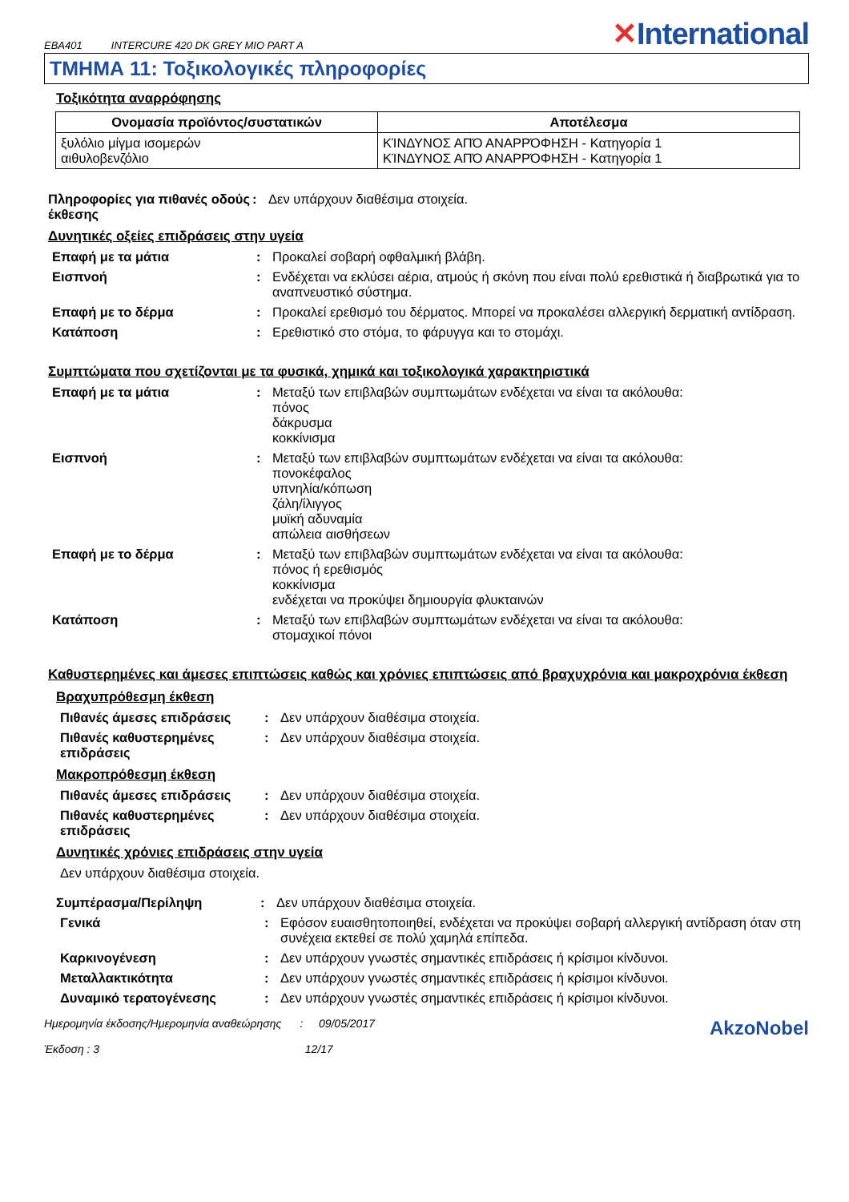EBA401 INTERCURE 420 DK GREY MIO PART A
✕International
ΤΜΗΜΑ 11: Τοξικολογικές πληροφορίες
Τοξικότητα αναρρόφησης
| Ονομασία προϊόντος/συστατικών | Αποτέλεσμα |
| --- | --- |
| ξυλόλιο μίγμα ισομερών αιθυλοβενζόλιο | ΚΊΝΔΥΝΟΣ ΑΠΌ ΑΝΑΡΡΌΦΗΣΗ - Κατηγορία 1 ΚΊΝΔΥΝΟΣ ΑΠΌ ΑΝΑΡΡΌΦΗΣΗ - Κατηγορία 1 |
Πληροφορίες για πιθανές οδούς έκθεσης
: Δεν υπάρχουν διαθέσιμα στοιχεία.
Δυνητικές οξείες επιδράσεις στην υγεία
Επαφή με τα μάτια : Προκαλεί σοβαρή οφθαλμική βλάβη.
Εισπνοή : Ενδέχεται να εκλύσει αέρια, ατμούς ή σκόνη που είναι πολύ ερεθιστικά ή διαβρωτικά για το αναπνευστικό σύστημα.
Επαφή με το δέρμα : Προκαλεί ερεθισμό του δέρματος. Μπορεί να προκαλέσει αλλεργική δερματική αντίδραση.
Κατάποση : Ερεθιστικό στο στόμα, το φάρυγγα και το στομάχι.
Συμπτώματα που σχετίζονται με τα φυσικά, χημικά και τοξικολογικά χαρακτηριστικά
Επαφή με τα μάτια : Μεταξύ των επιβλαβών συμπτωμάτων ενδέχεται να είναι τα ακόλουθα:
πόνος
δάκρυσμα
κοκκίνισμα
Εισπνοή : Μεταξύ των επιβλαβών συμπτωμάτων ενδέχεται να είναι τα ακόλουθα:
πονοκέφαλος
υπνηλία/κόπωση
ζάλη/ίλιγγος
μυϊκή αδυναμία
απώλεια αισθήσεων
Επαφή με το δέρμα : Μεταξύ των επιβλαβών συμπτωμάτων ενδέχεται να είναι τα ακόλουθα:
πόνος ή ερεθισμός
κοκκίνισμα
ενδέχεται να προκύψει δημιουργία φλυκταινών
Κατάποση : Μεταξύ των επιβλαβών συμπτωμάτων ενδέχεται να είναι τα ακόλουθα:
στομαχικοί πόνοι
Καθυστερημένες και άμεσες επιπτώσεις καθώς και χρόνιες επιπτώσεις από βραχυχρόνια και μακροχρόνια έκθεση
Βραχυπρόθεσμη έκθεση
Πιθανές άμεσες επιδράσεις : Δεν υπάρχουν διαθέσιμα στοιχεία.
Πιθανές καθυστερημένες επιδράσεις
: Δεν υπάρχουν διαθέσιμα στοιχεία.
Μακροπρόθεσμη έκθεση
Πιθανές άμεσες επιδράσεις : Δεν υπάρχουν διαθέσιμα στοιχεία.
Πιθανές καθυστερημένες επιδράσεις
: Δεν υπάρχουν διαθέσιμα στοιχεία.
Δυνητικές χρόνιες επιδράσεις στην υγεία
Δεν υπάρχουν διαθέσιμα στοιχεία.
Συμπέρασμα/Περίληψη : Δεν υπάρχουν διαθέσιμα στοιχεία.
Γενικά : Εφόσον ευαισθητοποιηθεί, ενδέχεται να προκύψει σοβαρή αλλεργική αντίδραση όταν στη συνέχεια εκτεθεί σε πολύ χαμηλά επίπεδα.
Καρκινογένεση : Δεν υπάρχουν γνωστές σημαντικές επιδράσεις ή κρίσιμοι κίνδυνοι.
Μεταλλακτικότητα : Δεν υπάρχουν γνωστές σημαντικές επιδράσεις ή κρίσιμοι κίνδυνοι.
Δυναμικό τερατογένεσης : Δεν υπάρχουν γνωστές σημαντικές επιδράσεις ή κρίσιμοι κίνδυνοι.
Ημερομηνία έκδοσης/Ημερομηνία αναθεώρησης : 09/05/2017
Έκδοση : 3 12/17
AkzoNobel